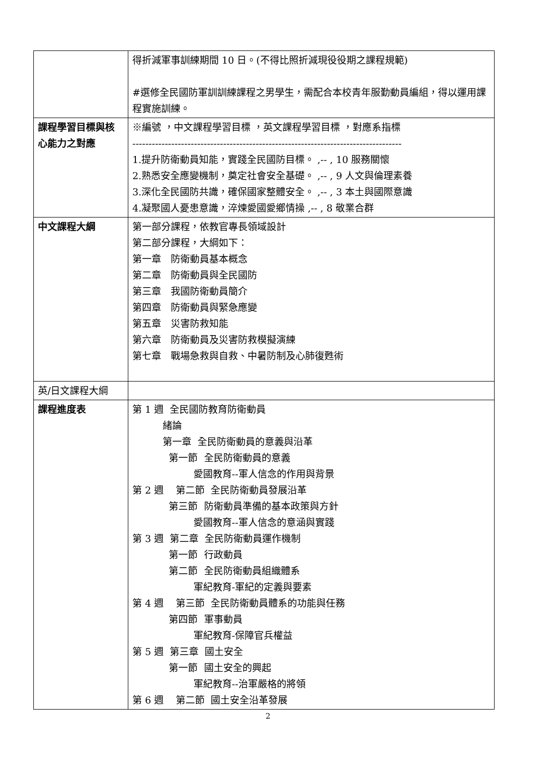| | 得折減軍事訓練期間 10 日。(不得比照折減現役役期之課程規範) #選修全民國防軍訓訓練課程之男學生，需配合本校青年服勤動員編組，得以運用課程實施訓練。 |
| 課程學習目標與核心能力之對應 | ※編號 ，中文課程學習目標 ，英文課程學習目標 ，對應系指標 ----------------------------------------------------------------------------------- 1.提升防衛動員知能，實踐全民國防目標。 ,-- , 10 服務關懷 2.熟悉安全應變機制，奠定社會安全基礎。 ,-- , 9 人文與倫理素養 3.深化全民國防共識，確保國家整體安全。 ,-- , 3 本土與國際意識 4.凝聚國人憂患意識，淬煉愛國愛鄉情操 ,-- , 8 敬業合群 |
| 中文課程大綱 | 第一部分課程，依教官專長領域設計 第二部分課程，大綱如下： 第一章 防衛動員基本概念 第二章 防衛動員與全民國防 第三章 我國防衛動員簡介 第四章 防衛動員與緊急應變 第五章 災害防救知能 第六章 防衛動員及災害防救模擬演練 第七章 戰場急救與自救、中暑防制及心肺復甦術 |
| 英/日文課程大綱 | |
| 課程進度表 | 第 1 週 全民國防教育防衛動員 緒論 第一章 全民防衛動員的意義與沿革 第一節 全民防衛動員的意義 愛國教育--軍人信念的作用與背景 第 2 週 第二節 全民防衛動員發展沿革 第三節 防衛動員準備的基本政策與方針 愛國教育--軍人信念的意涵與實踐 第 3 週 第二章 全民防衛動員運作機制 第一節 行政動員 第二節 全民防衛動員組織體系 軍紀教育-軍紀的定義與要素 第 4 週 第三節 全民防衛動員體系的功能與任務 第四節 軍事動員 軍紀教育-保障官兵權益 第 5 週 第三章 國土安全 第一節 國土安全的興起 軍紀教育--治軍嚴格的將領 第 6 週 第二節 國土安全沿革發展 |
2